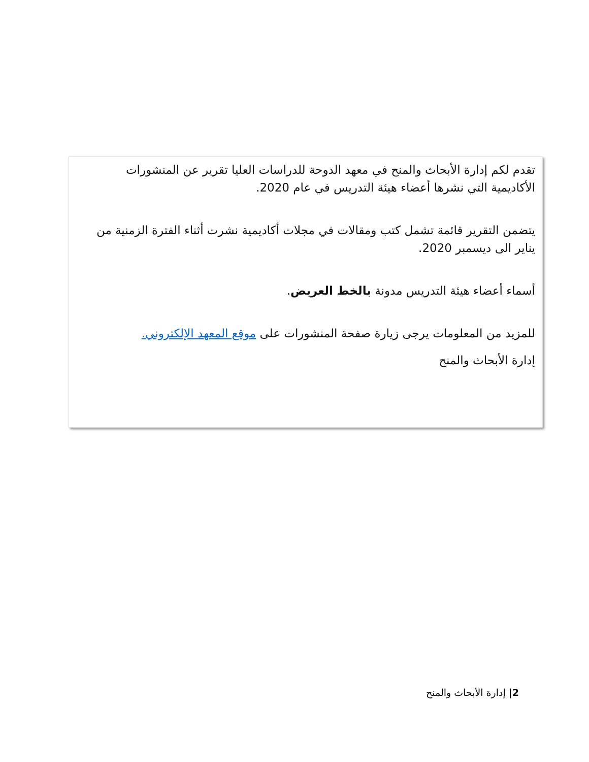تقدم لكم إدارة الأبحاث والمنح في معهد الدوحة للدراسات العليا تقرير عن المنشورات الأكاديمية التي نشرها أعضاء هيئة التدريس في عام 2020.
يتضمن التقرير قائمة تشمل كتب ومقالات في مجلات أكاديمية نشرت أثناء الفترة الزمنية من يناير الى ديسمبر 2020.
أسماء أعضاء هيئة التدريس مدونة بالخط العريض.
للمزيد من المعلومات يرجى زيارة صفحة المنشورات على موقع المعهد الإلكتروني.
إدارة الأبحاث والمنح
2| إدارة الأبحاث والمنح